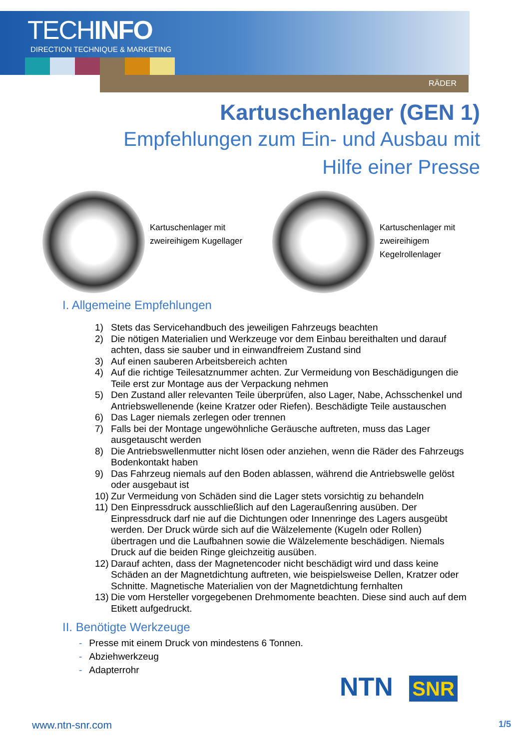TECHINFO
DIRECTION TECHNIQUE & MARKETING
RÄDER
Kartuschenlager (GEN 1)
Empfehlungen zum Ein- und Ausbau mit Hilfe einer Presse
Kartuschenlager mit zweireihigem Kugellager
Kartuschenlager mit zweireihigem Kegelrollenlager
I. Allgemeine Empfehlungen
1) Stets das Servicehandbuch des jeweiligen Fahrzeugs beachten
2) Die nötigen Materialien und Werkzeuge vor dem Einbau bereithalten und darauf achten, dass sie sauber und in einwandfreiem Zustand sind
3) Auf einen sauberen Arbeitsbereich achten
4) Auf die richtige Teilesatznummer achten. Zur Vermeidung von Beschädigungen die Teile erst zur Montage aus der Verpackung nehmen
5) Den Zustand aller relevanten Teile überprüfen, also Lager, Nabe, Achsschenkel und Antriebswellenende (keine Kratzer oder Riefen). Beschädigte Teile austauschen
6) Das Lager niemals zerlegen oder trennen
7) Falls bei der Montage ungewöhnliche Geräusche auftreten, muss das Lager ausgetauscht werden
8) Die Antriebswellenmutter nicht lösen oder anziehen, wenn die Räder des Fahrzeugs Bodenkontakt haben
9) Das Fahrzeug niemals auf den Boden ablassen, während die Antriebswelle gelöst oder ausgebaut ist
10) Zur Vermeidung von Schäden sind die Lager stets vorsichtig zu behandeln
11) Den Einpressdruck ausschließlich auf den Lageraußenring ausüben. Der Einpressdruck darf nie auf die Dichtungen oder Innenringe des Lagers ausgeübt werden. Der Druck würde sich auf die Wälzelemente (Kugeln oder Rollen) übertragen und die Laufbahnen sowie die Wälzelemente beschädigen. Niemals Druck auf die beiden Ringe gleichzeitig ausüben.
12) Darauf achten, dass der Magnetencoder nicht beschädigt wird und dass keine Schäden an der Magnetdichtung auftreten, wie beispielsweise Dellen, Kratzer oder Schnitte. Magnetische Materialien von der Magnetdichtung fernhalten
13) Die vom Hersteller vorgegebenen Drehmomente beachten. Diese sind auch auf dem Etikett aufgedruckt.
II. Benötigte Werkzeuge
- Presse mit einem Druck von mindestens 6 Tonnen.
- Abziehwerkzeug
- Adapterrohr
NTN SNR
www.ntn-snr.com 1/5